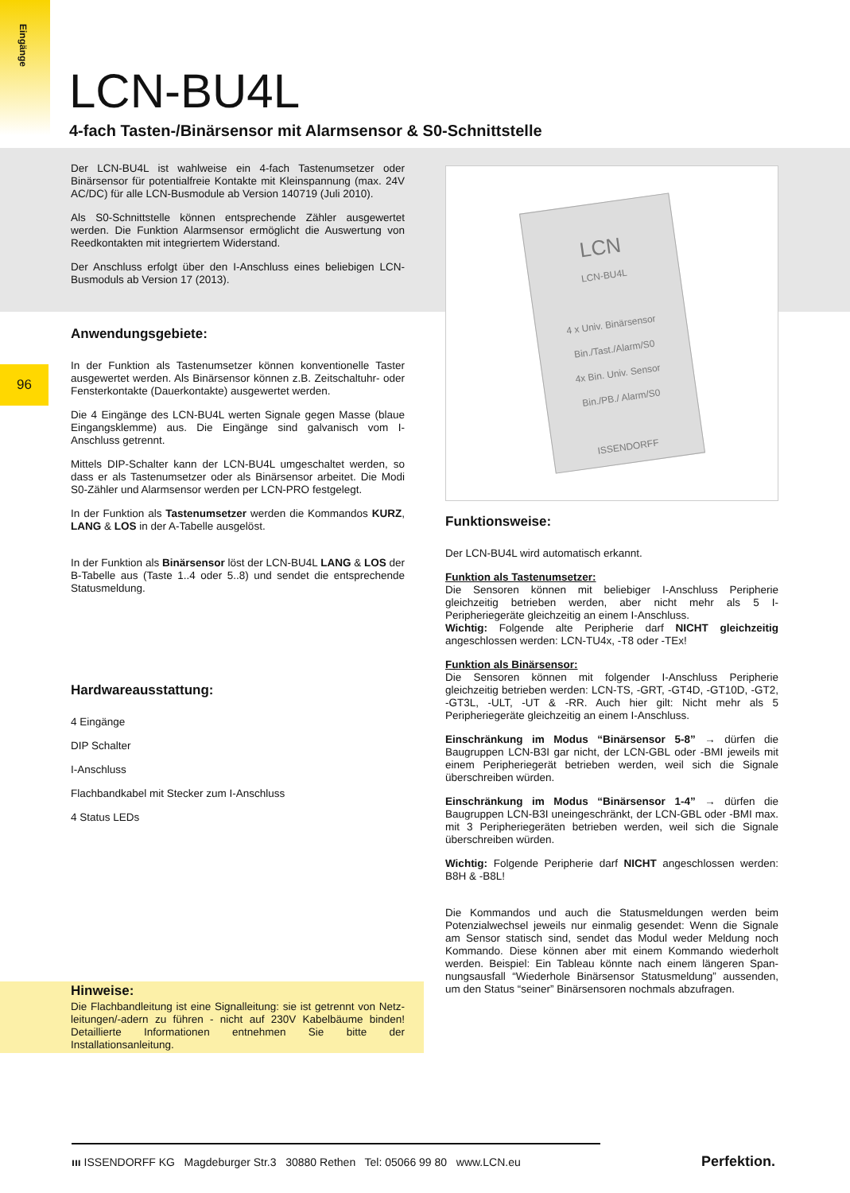Eingänge
LCN-BU4L
4-fach Tasten-/Binärsensor mit Alarmsensor & S0-Schnittstelle
96
Der LCN-BU4L ist wahlweise ein 4-fach Tastenumsetzer oder Binärsensor für potentialfreie Kontakte mit Kleinspannung (max. 24V AC/DC) für alle LCN-Busmodule ab Version 140719 (Juli 2010).
Als S0-Schnittstelle können entsprechende Zähler ausgewertet werden. Die Funktion Alarmsensor ermöglicht die Auswertung von Reedkontakten mit integriertem Widerstand.
Der Anschluss erfolgt über den I-Anschluss eines beliebigen LCN-Busmoduls ab Version 17 (2013).
Anwendungsgebiete:
In der Funktion als Tastenumsetzer können konventionelle Taster ausgewertet werden. Als Binärsensor können z.B. Zeitschaltuhr- oder Fensterkontakte (Dauerkontakte) ausgewertet werden.
Die 4 Eingänge des LCN-BU4L werten Signale gegen Masse (blaue Eingangsklemme) aus. Die Eingänge sind galvanisch vom I-Anschluss getrennt.
Mittels DIP-Schalter kann der LCN-BU4L umgeschaltet werden, so dass er als Tastenumsetzer oder als Binärsensor arbeitet. Die Modi S0-Zähler und Alarmsensor werden per LCN-PRO festgelegt.
In der Funktion als Tastenumsetzer werden die Kommandos KURZ, LANG & LOS in der A-Tabelle ausgelöst.
In der Funktion als Binärsensor löst der LCN-BU4L LANG & LOS der B-Tabelle aus (Taste 1..4 oder 5..8) und sendet die entsprechende Statusmeldung.
Hardwareausstattung:
4 Eingänge
DIP Schalter
I-Anschluss
Flachbandkabel mit Stecker zum I-Anschluss
4 Status LEDs
Hinweise:
Die Flachbandleitung ist eine Signalleitung: sie ist getrennt von Netz-leitungen/-adern zu führen - nicht auf 230V Kabelbäume binden! Detaillierte Informationen entnehmen Sie bitte der Installationsanleitung.
LCN
LCN-BU4L
4 x Univ. Binärsensor
Bin./Tast./Alarm/S0
4x Bin. Univ. Sensor
Bin./PB./ Alarm/S0
ISSENDORFF
Funktionsweise:
Der LCN-BU4L wird automatisch erkannt.
Funktion als Tastenumsetzer:
Die Sensoren können mit beliebiger I-Anschluss Peripherie gleichzeitig betrieben werden, aber nicht mehr als 5 I-Peripheriegeräte gleichzeitig an einem I-Anschluss.
Wichtig: Folgende alte Peripherie darf NICHT gleichzeitig angeschlossen werden: LCN-TU4x, -T8 oder -TEx!
Funktion als Binärsensor:
Die Sensoren können mit folgender I-Anschluss Peripherie gleichzeitig betrieben werden: LCN-TS, -GRT, -GT4D, -GT10D, -GT2, -GT3L, -ULT, -UT & -RR. Auch hier gilt: Nicht mehr als 5 Peripheriegeräte gleichzeitig an einem I-Anschluss.
Einschränkung im Modus “Binärsensor 5-8” → dürfen die Baugruppen LCN-B3I gar nicht, der LCN-GBL oder -BMI jeweils mit einem Peripheriegerät betrieben werden, weil sich die Signale überschreiben würden.
Einschränkung im Modus “Binärsensor 1-4” → dürfen die Baugruppen LCN-B3I uneingeschränkt, der LCN-GBL oder -BMI max. mit 3 Peripheriegeräten betrieben werden, weil sich die Signale überschreiben würden.
Wichtig: Folgende Peripherie darf NICHT angeschlossen werden: B8H & -B8L!
Die Kommandos und auch die Statusmeldungen werden beim Potenzialwechsel jeweils nur einmalig gesendet: Wenn die Signale am Sensor statisch sind, sendet das Modul weder Meldung noch Kommando. Diese können aber mit einem Kommando wiederholt werden. Beispiel: Ein Tableau könnte nach einem längeren Span-nungsausfall “Wiederhole Binärsensor Statusmeldung” aussenden, um den Status “seiner” Binärsensoren nochmals abzufragen.
ııı ISSENDORFF KG Magdeburger Str.3 30880 Rethen Tel: 05066 99 80 www.LCN.eu
Perfektion.